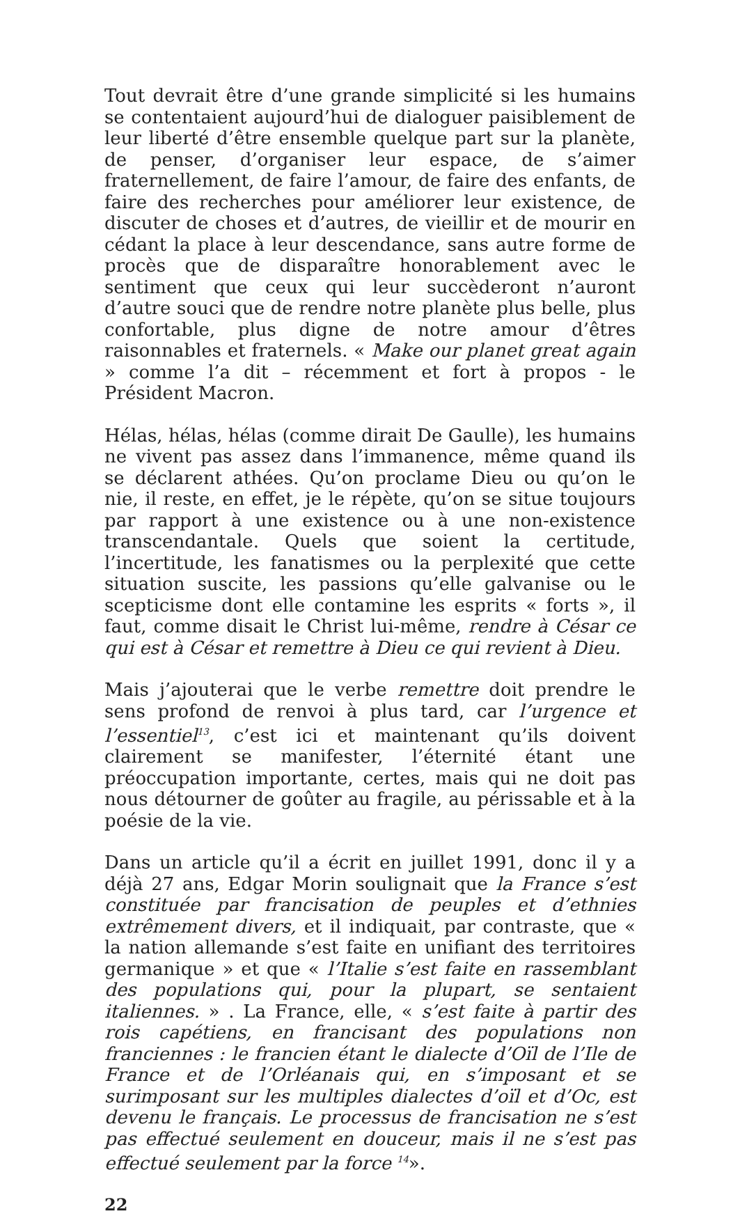Tout devrait être d’une grande simplicité si les humains se contentaient aujourd’hui de dialoguer paisiblement de leur liberté d’être ensemble quelque part sur la planète, de penser, d’organiser leur espace, de s’aimer fraternellement, de faire l’amour, de faire des enfants, de faire des recherches pour améliorer leur existence, de discuter de choses et d’autres, de vieillir et de mourir en cédant la place à leur descendance, sans autre forme de procès que de disparaître honorablement avec le sentiment que ceux qui leur succèderont n’auront d’autre souci que de rendre notre planète plus belle, plus confortable, plus digne de notre amour d’êtres raisonnables et fraternels. « Make our planet great again » comme l’a dit – récemment et fort à propos - le Président Macron.
Hélas, hélas, hélas (comme dirait De Gaulle), les humains ne vivent pas assez dans l’immanence, même quand ils se déclarent athées. Qu’on proclame Dieu ou qu’on le nie, il reste, en effet, je le répète, qu’on se situe toujours par rapport à une existence ou à une non-existence transcendantale. Quels que soient la certitude, l’incertitude, les fanatismes ou la perplexité que cette situation suscite, les passions qu’elle galvanise ou le scepticisme dont elle contamine les esprits « forts », il faut, comme disait le Christ lui-même, rendre à César ce qui est à César et remettre à Dieu ce qui revient à Dieu.
Mais j’ajouterai que le verbe remettre doit prendre le sens profond de renvoi à plus tard, car l’urgence et l’essentiel<sup>13</sup>, c’est ici et maintenant qu’ils doivent clairement se manifester, l’éternité étant une préoccupation importante, certes, mais qui ne doit pas nous détourner de goûter au fragile, au périssable et à la poésie de la vie.
Dans un article qu’il a écrit en juillet 1991, donc il y a déjà 27 ans, Edgar Morin soulignait que la France s’est constituée par francisation de peuples et d’ethnies extrêmement divers, et il indiquait, par contraste, que « la nation allemande s’est faite en unifiant des territoires germanique » et que « l’Italie s’est faite en rassemblant des populations qui, pour la plupart, se sentaient italiennes. » . La France, elle, « s’est faite à partir des rois capétiens, en francisant des populations non franciennes : le francien étant le dialecte d’Oïl de l’Ile de France et de l’Orléanais qui, en s’imposant et se surimposant sur les multiples dialectes d’oïl et d’Oc, est devenu le français. Le processus de francisation ne s’est pas effectué seulement en douceur, mais il ne s’est pas effectué seulement par la force <sup>14</sup>».
22